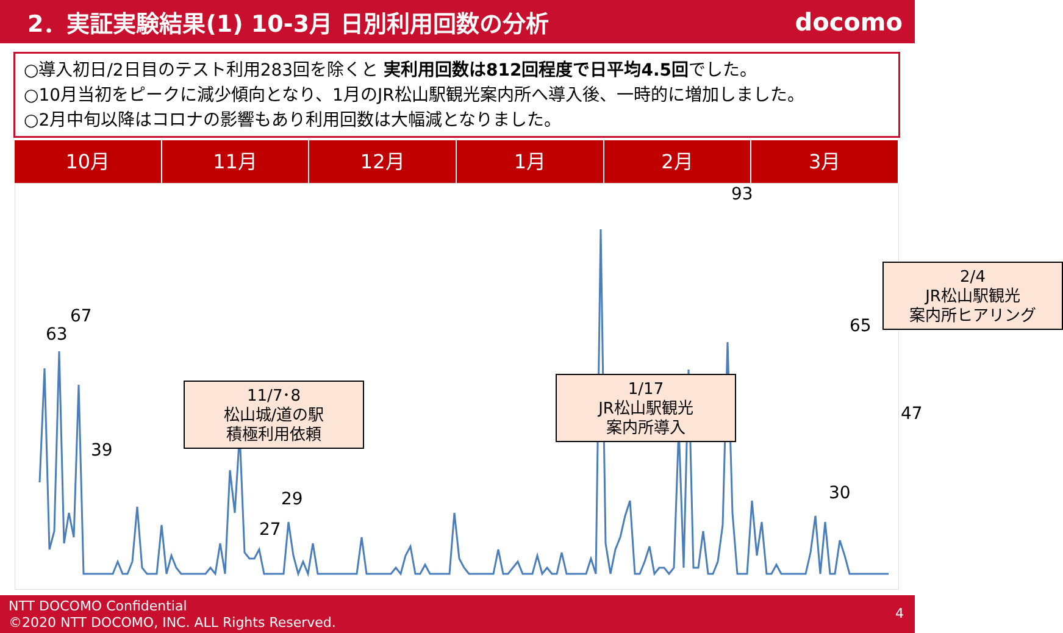2．実証実験結果(1) 10-3月 日別利用回数の分析
docomo
○導入初日/2日目のテスト利用283回を除くと 実利用回数は812回程度で日平均4.5回でした。
○10月当初をピークに減少傾向となり、1月のJR松山駅観光案内所へ導入後、一時的に増加しました。
○2月中旬以降はコロナの影響もあり利用回数は大幅減となりました。
10月 11月 12月 1月 2月 3月
11/7･8
松山城/道の駅
積極利用依頼
1/17
JR松山駅観光
案内所導入
2/4
JR松山駅観光
案内所ヒアリング
63
67
39
27
29
93
30
65
47
NTT DOCOMO Confidential
©2020 NTT DOCOMO, INC. ALL Rights Reserved.
4